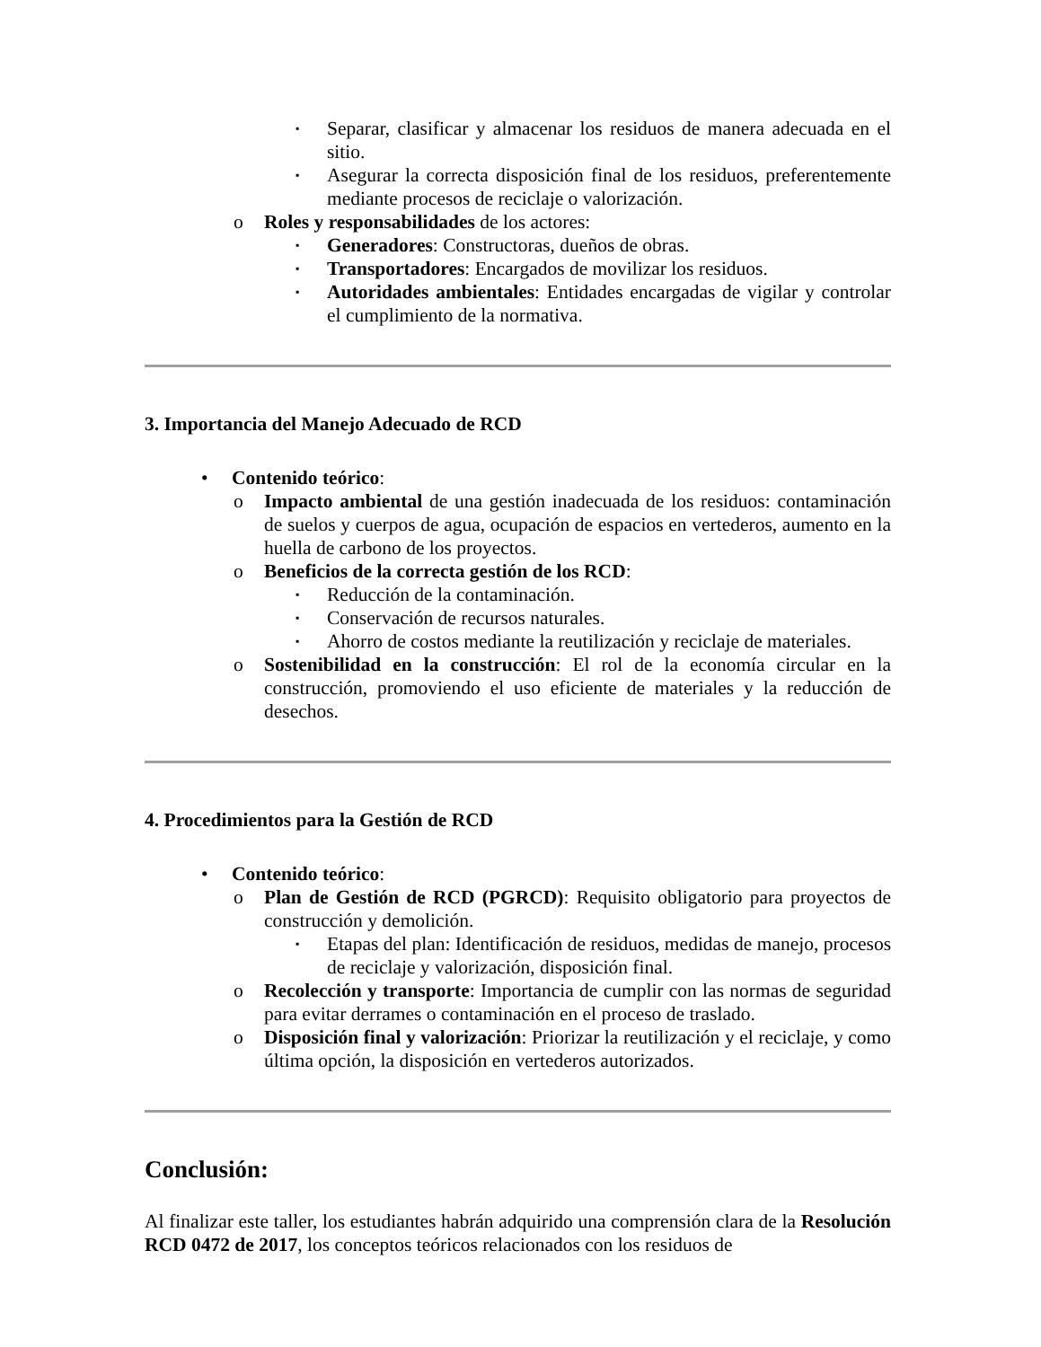▪ Separar, clasificar y almacenar los residuos de manera adecuada en el sitio.
▪ Asegurar la correcta disposición final de los residuos, preferentemente mediante procesos de reciclaje o valorización.
o Roles y responsabilidades de los actores:
▪ Generadores: Constructoras, dueños de obras.
▪ Transportadores: Encargados de movilizar los residuos.
▪ Autoridades ambientales: Entidades encargadas de vigilar y controlar el cumplimiento de la normativa.
3. Importancia del Manejo Adecuado de RCD
• Contenido teórico:
o Impacto ambiental de una gestión inadecuada de los residuos: contaminación de suelos y cuerpos de agua, ocupación de espacios en vertederos, aumento en la huella de carbono de los proyectos.
o Beneficios de la correcta gestión de los RCD:
▪ Reducción de la contaminación.
▪ Conservación de recursos naturales.
▪ Ahorro de costos mediante la reutilización y reciclaje de materiales.
o Sostenibilidad en la construcción: El rol de la economía circular en la construcción, promoviendo el uso eficiente de materiales y la reducción de desechos.
4. Procedimientos para la Gestión de RCD
• Contenido teórico:
o Plan de Gestión de RCD (PGRCD): Requisito obligatorio para proyectos de construcción y demolición.
▪ Etapas del plan: Identificación de residuos, medidas de manejo, procesos de reciclaje y valorización, disposición final.
o Recolección y transporte: Importancia de cumplir con las normas de seguridad para evitar derrames o contaminación en el proceso de traslado.
o Disposición final y valorización: Priorizar la reutilización y el reciclaje, y como última opción, la disposición en vertederos autorizados.
Conclusión:
Al finalizar este taller, los estudiantes habrán adquirido una comprensión clara de la Resolución RCD 0472 de 2017, los conceptos teóricos relacionados con los residuos de